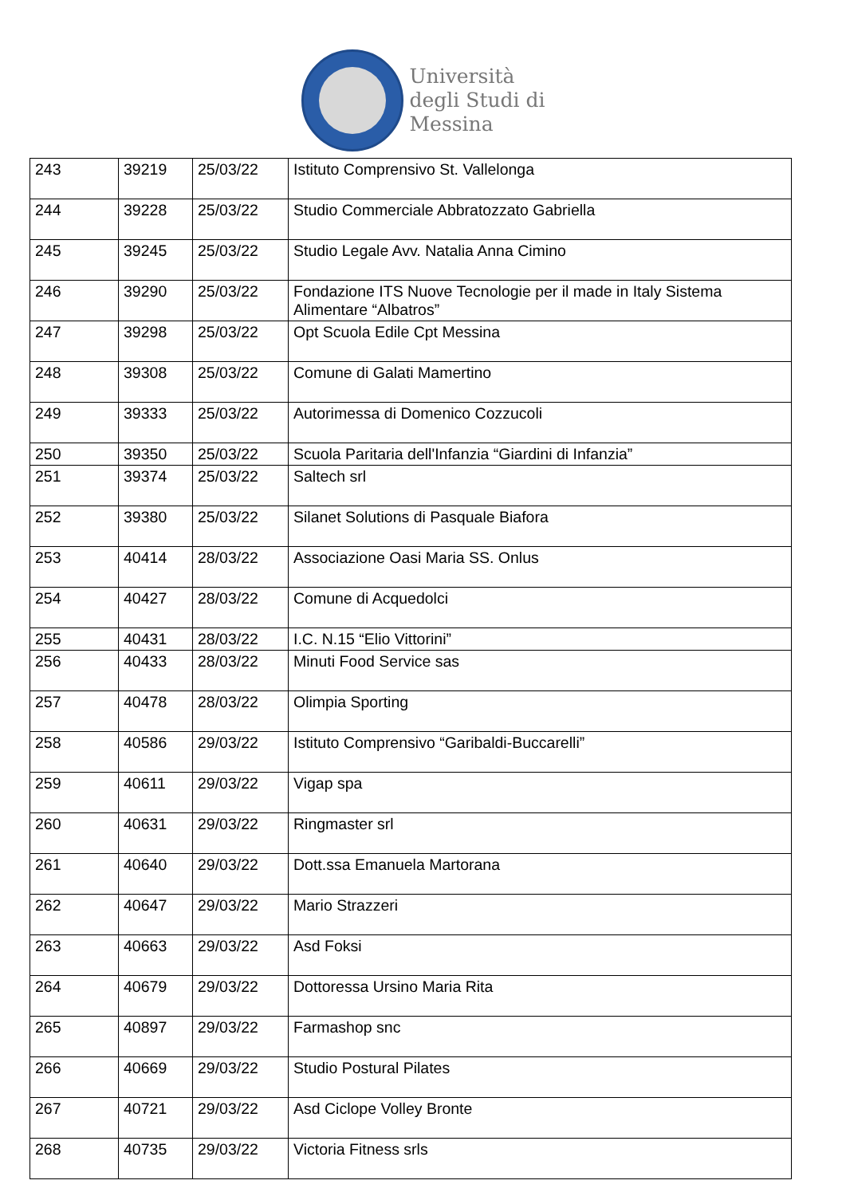Università
degli Studi di
Messina
| 243 | 39219 | 25/03/22 | Istituto Comprensivo St. Vallelonga |
| 244 | 39228 | 25/03/22 | Studio Commerciale Abbratozzato Gabriella |
| 245 | 39245 | 25/03/22 | Studio Legale Avv. Natalia Anna Cimino |
| 246 | 39290 | 25/03/22 | Fondazione ITS Nuove Tecnologie per il made in Italy Sistema Alimentare “Albatros” |
| 247 | 39298 | 25/03/22 | Opt Scuola Edile Cpt Messina |
| 248 | 39308 | 25/03/22 | Comune di Galati Mamertino |
| 249 | 39333 | 25/03/22 | Autorimessa di Domenico Cozzucoli |
| 250 | 39350 | 25/03/22 | Scuola Paritaria dell'Infanzia “Giardini di Infanzia” |
| 251 | 39374 | 25/03/22 | Saltech srl |
| 252 | 39380 | 25/03/22 | Silanet Solutions di Pasquale Biafora |
| 253 | 40414 | 28/03/22 | Associazione Oasi Maria SS. Onlus |
| 254 | 40427 | 28/03/22 | Comune di Acquedolci |
| 255 | 40431 | 28/03/22 | I.C. N.15 “Elio Vittorini” |
| 256 | 40433 | 28/03/22 | Minuti Food Service sas |
| 257 | 40478 | 28/03/22 | Olimpia Sporting |
| 258 | 40586 | 29/03/22 | Istituto Comprensivo “Garibaldi-Buccarelli” |
| 259 | 40611 | 29/03/22 | Vigap spa |
| 260 | 40631 | 29/03/22 | Ringmaster srl |
| 261 | 40640 | 29/03/22 | Dott.ssa Emanuela Martorana |
| 262 | 40647 | 29/03/22 | Mario Strazzeri |
| 263 | 40663 | 29/03/22 | Asd Foksi |
| 264 | 40679 | 29/03/22 | Dottoressa Ursino Maria Rita |
| 265 | 40897 | 29/03/22 | Farmashop snc |
| 266 | 40669 | 29/03/22 | Studio Postural Pilates |
| 267 | 40721 | 29/03/22 | Asd Ciclope Volley Bronte |
| 268 | 40735 | 29/03/22 | Victoria Fitness srls |